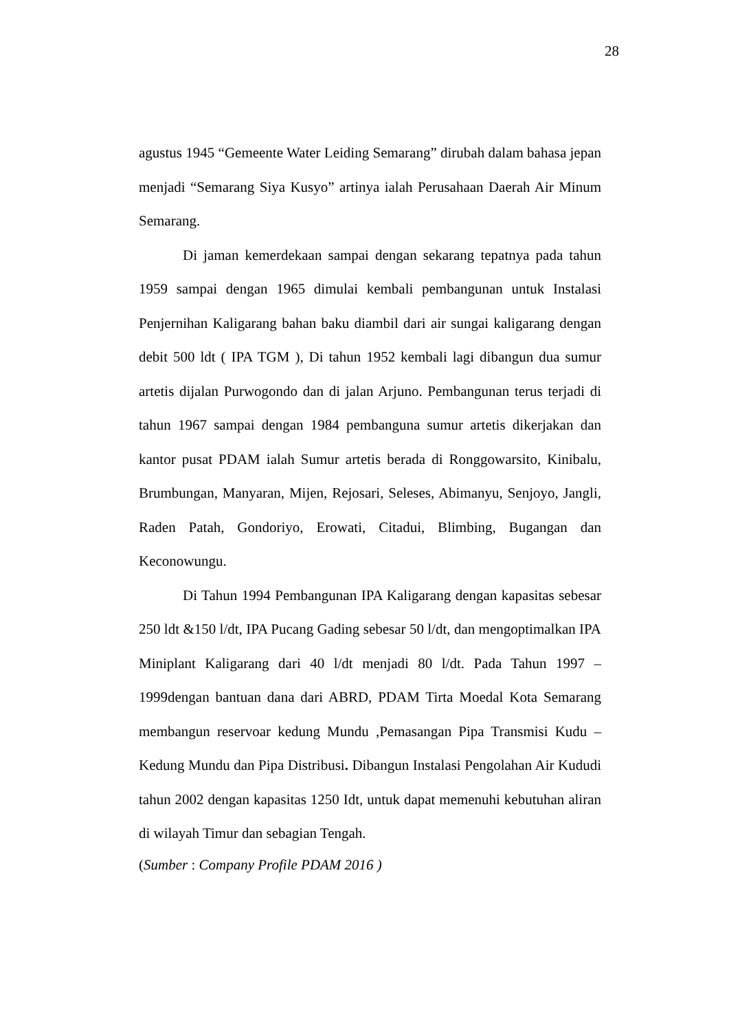28
agustus 1945 “Gemeente Water Leiding Semarang” dirubah dalam bahasa jepan menjadi “Semarang Siya Kusyo” artinya ialah Perusahaan Daerah Air Minum Semarang.
Di jaman kemerdekaan sampai dengan sekarang tepatnya pada tahun 1959 sampai dengan 1965 dimulai kembali pembangunan untuk Instalasi Penjernihan Kaligarang bahan baku diambil dari air sungai kaligarang dengan debit 500 ldt ( IPA TGM ), Di tahun 1952 kembali lagi dibangun dua sumur artetis dijalan Purwogondo dan di jalan Arjuno. Pembangunan terus terjadi di tahun 1967 sampai dengan 1984 pembanguna sumur artetis dikerjakan dan kantor pusat PDAM ialah Sumur artetis berada di Ronggowarsito, Kinibalu, Brumbungan, Manyaran, Mijen, Rejosari, Seleses, Abimanyu, Senjoyo, Jangli, Raden Patah, Gondoriyo, Erowati, Citadui, Blimbing, Bugangan dan Keconowungu.
Di Tahun 1994 Pembangunan IPA Kaligarang dengan kapasitas sebesar 250 ldt &150 l/dt, IPA Pucang Gading sebesar 50 l/dt, dan mengoptimalkan IPA Miniplant Kaligarang dari 40 l/dt menjadi 80 l/dt. Pada Tahun 1997 – 1999dengan bantuan dana dari ABRD, PDAM Tirta Moedal Kota Semarang membangun reservoar kedung Mundu ,Pemasangan Pipa Transmisi Kudu – Kedung Mundu dan Pipa Distribusi. Dibangun Instalasi Pengolahan Air Kududi tahun 2002 dengan kapasitas 1250 Idt, untuk dapat memenuhi kebutuhan aliran di wilayah Timur dan sebagian Tengah.
(Sumber : Company Profile PDAM 2016 )